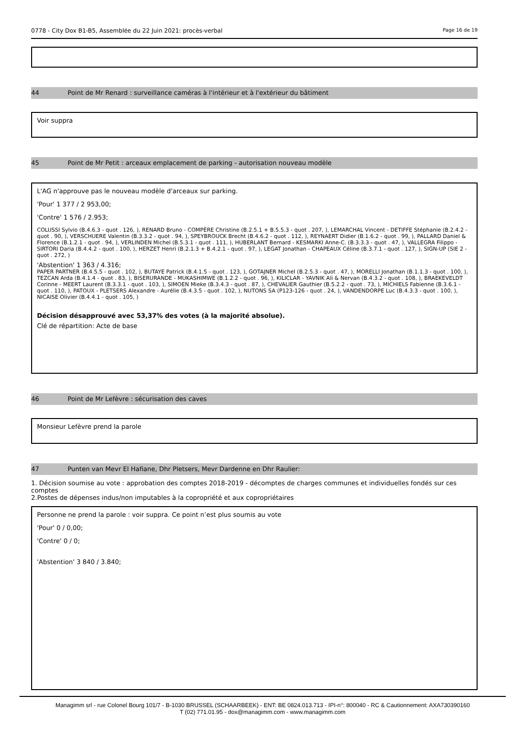0778 - City Dox B1-B5, Assemblée du 22 Juin 2021: procès-verbal Page 16 de 19
44 Point de Mr Renard : surveillance caméras à l'intérieur et à l'extérieur du bâtiment
Voir suppra
45 Point de Mr Petit : arceaux emplacement de parking - autorisation nouveau modèle
L'AG n'approuve pas le nouveau modèle d'arceaux sur parking.
'Pour' 1 377 / 2 953,00;
'Contre' 1 576 / 2.953;
COLUSSI Sylvio (B.4.6.3 - quot . 126, ), RENARD Bruno - COMPÈRE Christine (B.2.5.1 + B.5.5.3 - quot . 207, ), LEMARCHAL Vincent - DETIFFE Stéphanie (B.2.4.2 - quot . 90, ), VERSCHUERE Valentin (B.3.3.2 - quot . 94, ), SPEYBROUCK Brecht (B.4.6.2 - quot . 112, ), REYNAERT Didier (B.1.6.2 - quot . 99, ), PALLARD Daniel & Florence (B.1.2.1 - quot . 94, ), VERLINDEN Michel (B.5.3.1 - quot . 111, ), HUBERLANT Bernard - KESMARKI Anne-C. (B.3.3.3 - quot . 47, ), VALLEGRA Filippo - SIRTORI Daria (B.4.4.2 - quot . 100, ), HERZET Henri (B.2.1.3 + B.4.2.1 - quot . 97, ), LEGAT Jonathan - CHAPEAUX Céline (B.3.7.1 - quot . 127, ), SIGN-UP (SIE 2 - quot . 272, )
'Abstention' 1 363 / 4.316;
PAPER PARTNER (B.4.5.5 - quot . 102, ), BUTAYE Patrick (B.4.1.5 - quot . 123, ), GOTAJNER Michel (B.2.5.3 - quot . 47, ), MORELLI Jonathan (B.1.1.3 - quot . 100, ), TEZCAN Arda (B.4.1.4 - quot . 83, ), BISERURANDE - MUKASHIMWE (B.1.2.2 - quot . 96, ), KILICLAR - YAVNIK Ali & Nervan (B.4.3.2 - quot . 108, ), BRAEKEVELDT Corinne - MEERT Laurent (B.3.3.1 - quot . 103, ), SIMOEN Mieke (B.3.4.3 - quot . 87, ), CHEVALIER Gauthier (B.5.2.2 - quot . 73, ), MICHIELS Fabienne (B.3.6.1 - quot . 110, ), PATOUX - PLETSERS Alexandre - Aurélie (B.4.3.5 - quot . 102, ), NUTONS SA (P123-126 - quot . 24, ), VANDENDORPE Luc (B.4.3.3 - quot . 100, ), NICAISE Olivier (B.4.4.1 - quot . 105, )
Décision désapprouvé avec 53,37% des votes (à la majorité absolue).
Clé de répartition: Acte de base
46 Point de Mr Lefèvre : sécurisation des caves
Monsieur Lefèvre prend la parole
47 Punten van Mevr El Hafiane, Dhr Pletsers, Mevr Dardenne en Dhr Raulier:
1. Décision soumise au vote : approbation des comptes 2018-2019 - décomptes de charges communes et individuelles fondés sur ces comptes
2.Postes de dépenses indus/non imputables à la copropriété et aux copropriétaires
Personne ne prend la parole : voir suppra. Ce point n’est plus soumis au vote
'Pour' 0 / 0,00;
'Contre' 0 / 0;
'Abstention' 3 840 / 3.840;
Managimm srl - rue Colonel Bourg 101/7 - B-1030 BRUSSEL (SCHAARBEEK) - ENT: BE 0824.013.713 - IPI-n°: 800040 - RC & Cautionnement: AXA730390160
T (02) 771.01.95 - dox@managimm.com - www.managimm.com